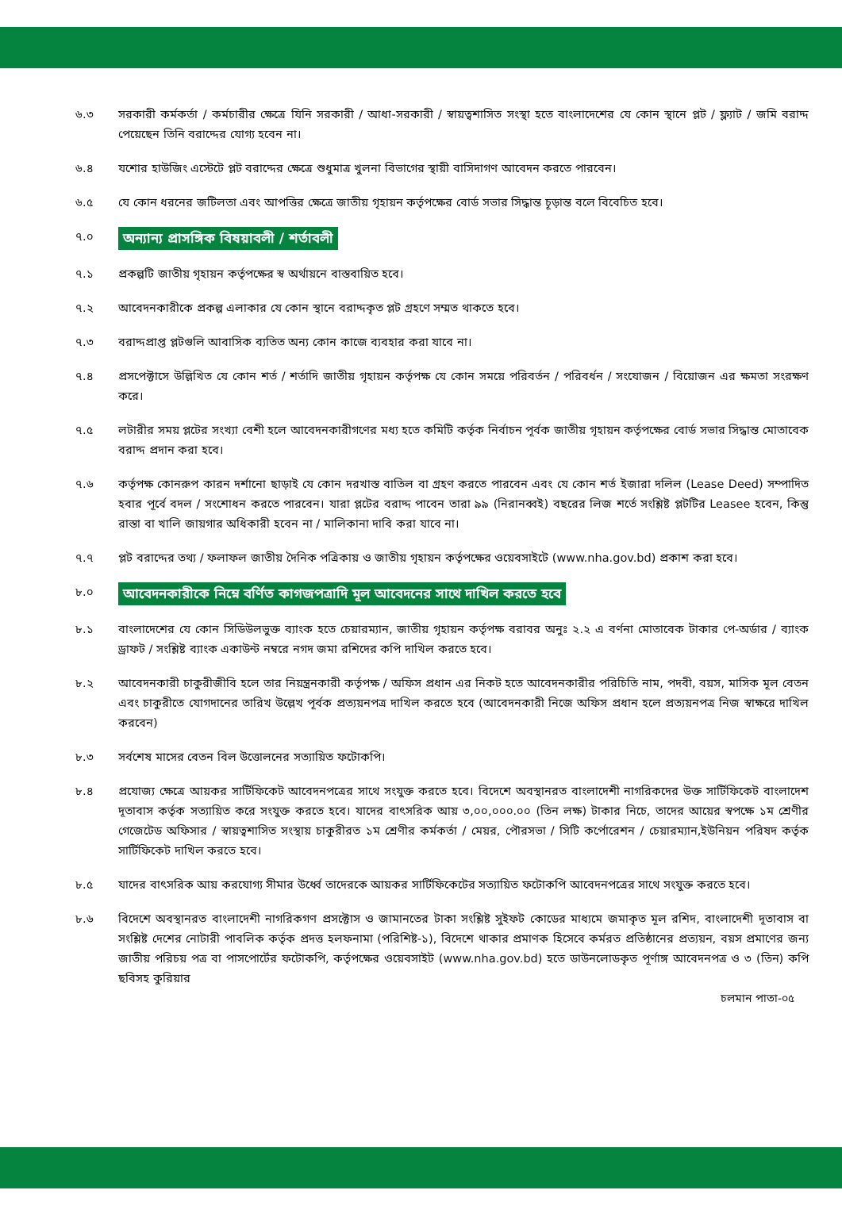৬.৩ সরকারী কর্মকর্তা / কর্মচারীর ক্ষেত্রে যিনি সরকারী / আধা-সরকারী / স্বায়ত্বশাসিত সংস্থা হতে বাংলাদেশের যে কোন স্থানে প্লট / ফ্ল্যাট / জমি বরাদ্দ পেয়েছেন তিনি বরাদ্দের যোগ্য হবেন না।
৬.৪ যশোর হাউজিং এস্টেটে প্লট বরাদ্দের ক্ষেত্রে শুধুমাত্র খুলনা বিভাগের স্থায়ী বাসিদাগণ আবেদন করতে পারবেন।
৬.৫ যে কোন ধরনের জটিলতা এবং আপত্তির ক্ষেত্রে জাতীয় গৃহায়ন কর্তৃপক্ষের বোর্ড সভার সিদ্ধান্ত চূড়ান্ত বলে বিবেচিত হবে।
৭.০
অন্যান্য প্রাসঙ্গিক বিষয়াবলী / শর্তাবলী
৭.১ প্রকল্পটি জাতীয় গৃহায়ন কর্তৃপক্ষের স্ব অর্থায়নে বাস্তবায়িত হবে।
৭.২ আবেদনকারীকে প্রকল্প এলাকার যে কোন স্থানে বরাদ্দকৃত প্লট গ্রহণে সম্মত থাকতে হবে।
৭.৩ বরাদ্দপ্রাপ্ত প্লটগুলি আবাসিক ব্যতিত অন্য কোন কাজে ব্যবহার করা যাবে না।
৭.৪ প্রসপেক্টাসে উল্লিখিত যে কোন শর্ত / শর্তাদি জাতীয় গৃহায়ন কর্তৃপক্ষ যে কোন সময়ে পরিবর্তন / পরিবর্ধন / সংযোজন / বিয়োজন এর ক্ষমতা সংরক্ষণ করে।
৭.৫ লটারীর সময় প্লটের সংখ্যা বেশী হলে আবেদনকারীগণের মধ্য হতে কমিটি কর্তৃক নির্বাচন পূর্বক জাতীয় গৃহায়ন কর্তৃপক্ষের বোর্ড সভার সিদ্ধান্ত মোতাবেক বরাদ্দ প্রদান করা হবে।
৭.৬ কর্তৃপক্ষ কোনরুপ কারন দর্শানো ছাড়াই যে কোন দরখাস্ত বাতিল বা গ্রহণ করতে পারবেন এবং যে কোন শর্ত ইজারা দলিল (Lease Deed) সম্পাদিত হবার পূর্বে বদল / সংশোধন করতে পারবেন। যারা প্লটের বরাদ্দ পাবেন তারা ৯৯ (নিরানব্বই) বছরের লিজ শর্তে সংশ্লিষ্ট প্লটটির Leasee হবেন, কিন্তু রাস্তা বা খালি জায়গার অধিকারী হবেন না / মালিকানা দাবি করা যাবে না।
৭.৭ প্লট বরাদ্দের তথ্য / ফলাফল জাতীয় দৈনিক পত্রিকায় ও জাতীয় গৃহায়ন কর্তৃপক্ষের ওয়েবসাইটে (www.nha.gov.bd) প্রকাশ করা হবে।
৮.০
আবেদনকারীকে নিম্নে বর্ণিত কাগজপত্রাদি মূল আবেদনের সাথে দাখিল করতে হবে
৮.১ বাংলাদেশের যে কোন সিডিউলভুক্ত ব্যাংক হতে চেয়ারম্যান, জাতীয় গৃহায়ন কর্তৃপক্ষ বরাবর অনুঃ ২.২ এ বর্ণনা মোতাবেক টাকার পে-অর্ডার / ব্যাংক ড্রাফট / সংশ্লিষ্ট ব্যাংক একাউন্ট নম্বরে নগদ জমা রশিদের কপি দাখিল করতে হবে।
৮.২ আবেদনকারী চাকুরীজীবি হলে তার নিয়ন্ত্রনকারী কর্তৃপক্ষ / অফিস প্রধান এর নিকট হতে আবেদনকারীর পরিচিতি নাম, পদবী, বয়স, মাসিক মূল বেতন এবং চাকুরীতে যোগদানের তারিখ উল্লেখ পূর্বক প্রত্যয়নপত্র দাখিল করতে হবে (আবেদনকারী নিজে অফিস প্রধান হলে প্রত্যয়নপত্র নিজ স্বাক্ষরে দাখিল করবেন)
৮.৩ সর্বশেষ মাসের বেতন বিল উত্তোলনের সত্যায়িত ফটোকপি।
৮.৪ প্রযোজ্য ক্ষেত্রে আয়কর সার্টিফিকেট আবেদনপত্রের সাথে সংযুক্ত করতে হবে। বিদেশে অবস্থানরত বাংলাদেশী নাগরিকদের উক্ত সার্টিফিকেট বাংলাদেশ দূতাবাস কর্তৃক সত্যায়িত করে সংযুক্ত করতে হবে। যাদের বাৎসরিক আয় ৩,০০,০০০.০০ (তিন লক্ষ) টাকার নিচে, তাদের আয়ের স্বপক্ষে ১ম শ্রেণীর গেজেটেড অফিসার / স্বায়ত্বশাসিত সংস্থায় চাকুরীরত ১ম শ্রেণীর কর্মকর্তা / মেয়র, পৌরসভা / সিটি কর্পোরেশন / চেয়ারম্যান,ইউনিয়ন পরিষদ কর্তৃক সার্টিফিকেট দাখিল করতে হবে।
৮.৫ যাদের বাৎসরিক আয় করযোগ্য সীমার উর্ধ্বে তাদেরকে আয়কর সার্টিফিকেটের সত্যায়িত ফটোকপি আবেদনপত্রের সাথে সংযুক্ত করতে হবে।
৮.৬ বিদেশে অবস্থানরত বাংলাদেশী নাগরিকগণ প্রসক্টোস ও জামানতের টাকা সংশ্লিষ্ট সুইফট কোডের মাধ্যমে জমাকৃত মূল রশিদ, বাংলাদেশী দূতাবাস বা সংশ্লিষ্ট দেশের নোটারী পাবলিক কর্তৃক প্রদত্ত হলফনামা (পরিশিষ্ট-১), বিদেশে থাকার প্রমাণক হিসেবে কর্মরত প্রতিষ্ঠানের প্রত্যয়ন, বয়স প্রমাণের জন্য জাতীয় পরিচয় পত্র বা পাসপোর্টের ফটোকপি, কর্তৃপক্ষের ওয়েবসাইট (www.nha.gov.bd) হতে ডাউনলোডকৃত পূর্ণাঙ্গ আবেদনপত্র ও ৩ (তিন) কপি ছবিসহ কুরিয়ার
চলমান পাতা-০৫